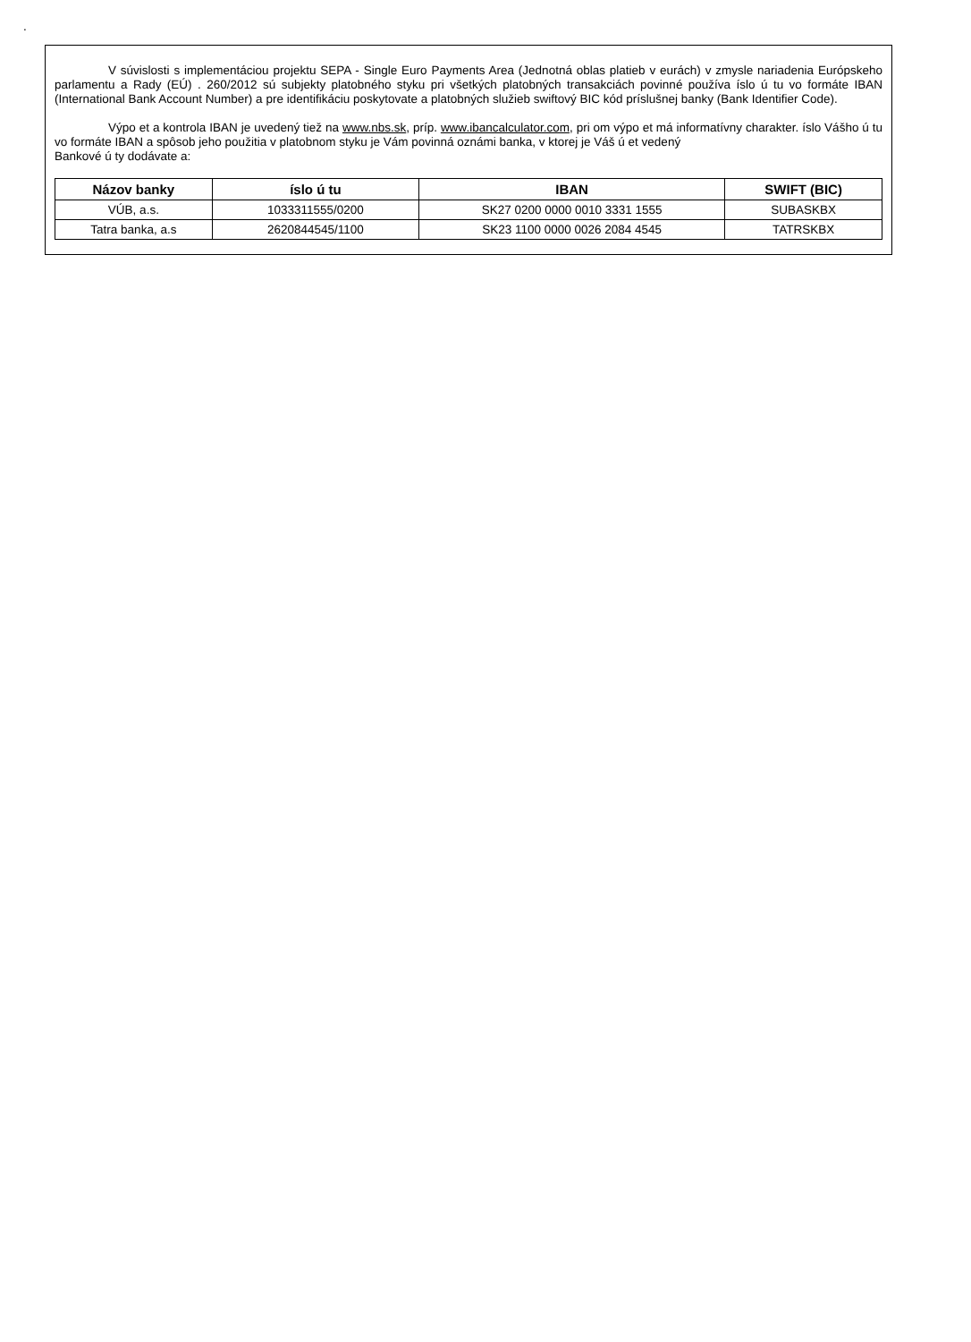.
V súvislosti s implementáciou projektu SEPA - Single Euro Payments Area (Jednotná oblas platieb v eurách) v zmysle nariadenia Európskeho parlamentu a Rady (EÚ) . 260/2012 sú subjekty platobného styku pri všetkých platobných transakciách povinné používa íslo ú tu vo formáte IBAN (International Bank Account Number) a pre identifikáciu poskytovate a platobných služieb swiftový BIC kód príslušnej banky (Bank Identifier Code).
Výpo et a kontrola IBAN je uvedený tiež na www.nbs.sk, príp. www.ibancalculator.com, pri om výpo et má informatívny charakter. íslo Vášho ú tu vo formáte IBAN a spôsob jeho použitia v platobnom styku je Vám povinná oznámi banka, v ktorej je Váš ú et vedený
Bankové ú ty dodávate a:
| Názov banky | íslo ú tu | IBAN | SWIFT (BIC) |
| --- | --- | --- | --- |
| VÚB, a.s. | 1033311555/0200 | SK27 0200 0000 0010 3331 1555 | SUBASKBX |
| Tatra banka, a.s | 2620844545/1100 | SK23 1100 0000 0026 2084 4545 | TATRSKBX |